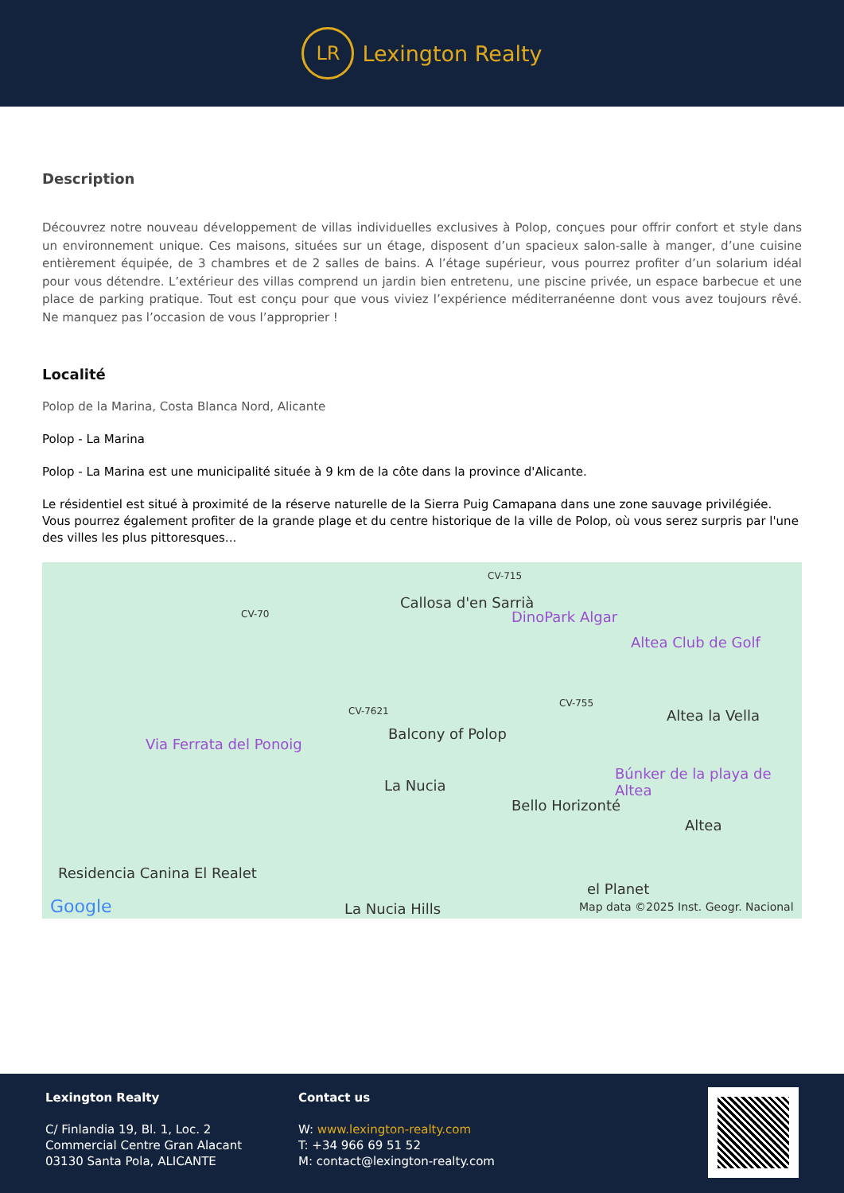LR
Lexington Realty
Description
Découvrez notre nouveau développement de villas individuelles exclusives à Polop, conçues pour offrir confort et style dans un environnement unique. Ces maisons, situées sur un étage, disposent d’un spacieux salon-salle à manger, d’une cuisine entièrement équipée, de 3 chambres et de 2 salles de bains. A l’étage supérieur, vous pourrez profiter d’un solarium idéal pour vous détendre. L’extérieur des villas comprend un jardin bien entretenu, une piscine privée, un espace barbecue et une place de parking pratique. Tout est conçu pour que vous viviez l’expérience méditerranéenne dont vous avez toujours rêvé. Ne manquez pas l’occasion de vous l’approprier !
Localité
Polop de la Marina, Costa Blanca Nord, Alicante
Polop - La Marina
Polop - La Marina est une municipalité située à 9 km de la côte dans la province d'Alicante.
Le résidentiel est situé à proximité de la réserve naturelle de la Sierra Puig Camapana dans une zone sauvage privilégiée. Vous pourrez également profiter de la grande plage et du centre historique de la ville de Polop, où vous serez surpris par l'une des villes les plus pittoresques...
CV-715
Callosa d'en Sarrià
DinoPark Algar CV-70
Altea Club de Golf
CV-7621
CV-755
Altea la Vella
Via Ferrata del Ponoig
Balcony of Polop
La Nucia
Búnker de la playa de Altea
Bello Horizonté
Altea
Residencia Canina El Realet
el Planet
La Nucia Hills Map data ©2025 Inst. Geogr. Nacional Google
Lexington Realty
C/ Finlandia 19, Bl. 1, Loc. 2
Commercial Centre Gran Alacant
03130 Santa Pola, ALICANTE
Contact us
W: www.lexington-realty.com
T: +34 966 69 51 52
M: contact@lexington-realty.com